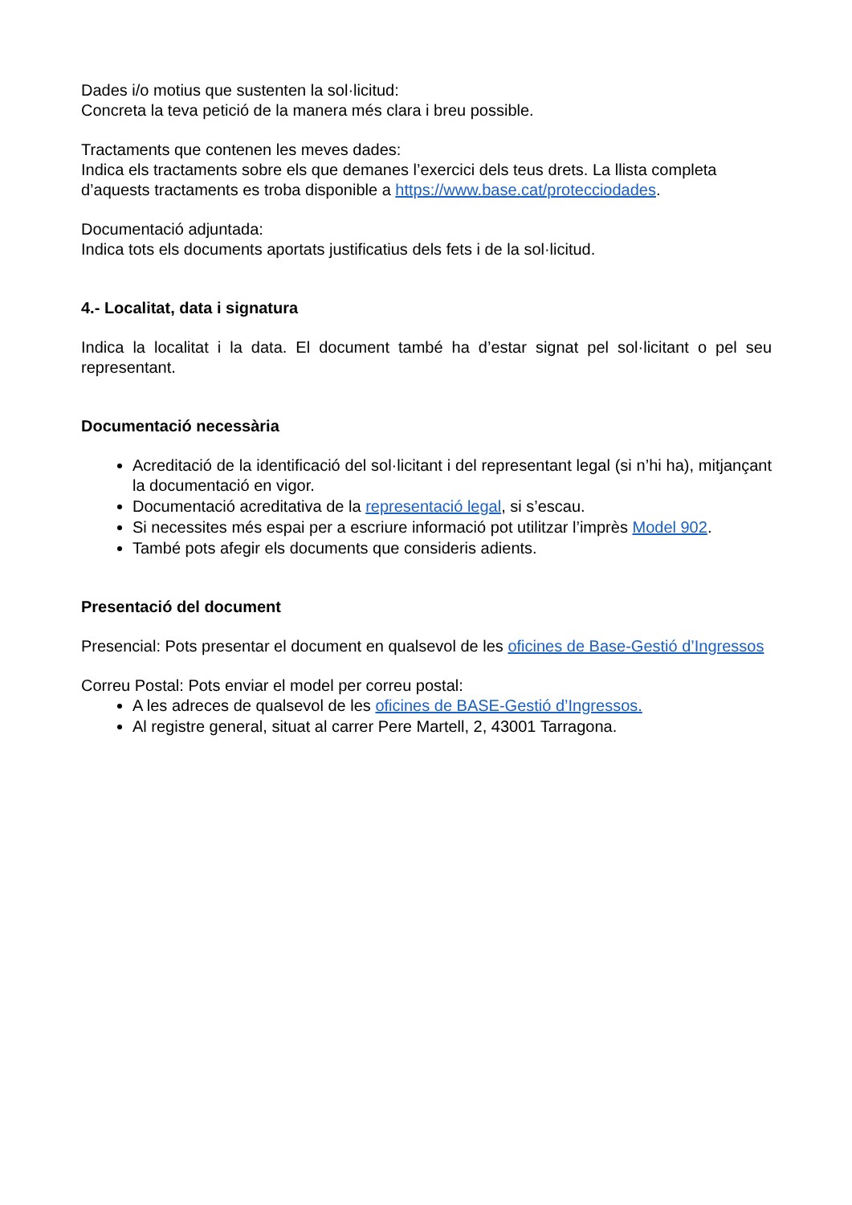Dades i/o motius que sustenten la sol·licitud:
Concreta la teva petició de la manera més clara i breu possible.
Tractaments que contenen les meves dades:
Indica els tractaments sobre els que demanes l’exercici dels teus drets. La llista completa d’aquests tractaments es troba disponible a https://www.base.cat/protecciodades.
Documentació adjuntada:
Indica tots els documents aportats justificatius dels fets i de la sol·licitud.
4.- Localitat, data i signatura
Indica la localitat i la data. El document també ha d’estar signat pel sol·licitant o pel seu representant.
Documentació necessària
Acreditació de la identificació del sol·licitant i del representant legal (si n’hi ha), mitjançant la documentació en vigor.
Documentació acreditativa de la representació legal, si s’escau.
Si necessites més espai per a escriure informació pot utilitzar l’imprès Model 902.
També pots afegir els documents que consideris adients.
Presentació del document
Presencial: Pots presentar el document en qualsevol de les oficines de Base-Gestió d’Ingressos
Correu Postal: Pots enviar el model per correu postal:
A les adreces de qualsevol de les oficines de BASE-Gestió d’Ingressos.
Al registre general, situat al carrer Pere Martell, 2, 43001 Tarragona.